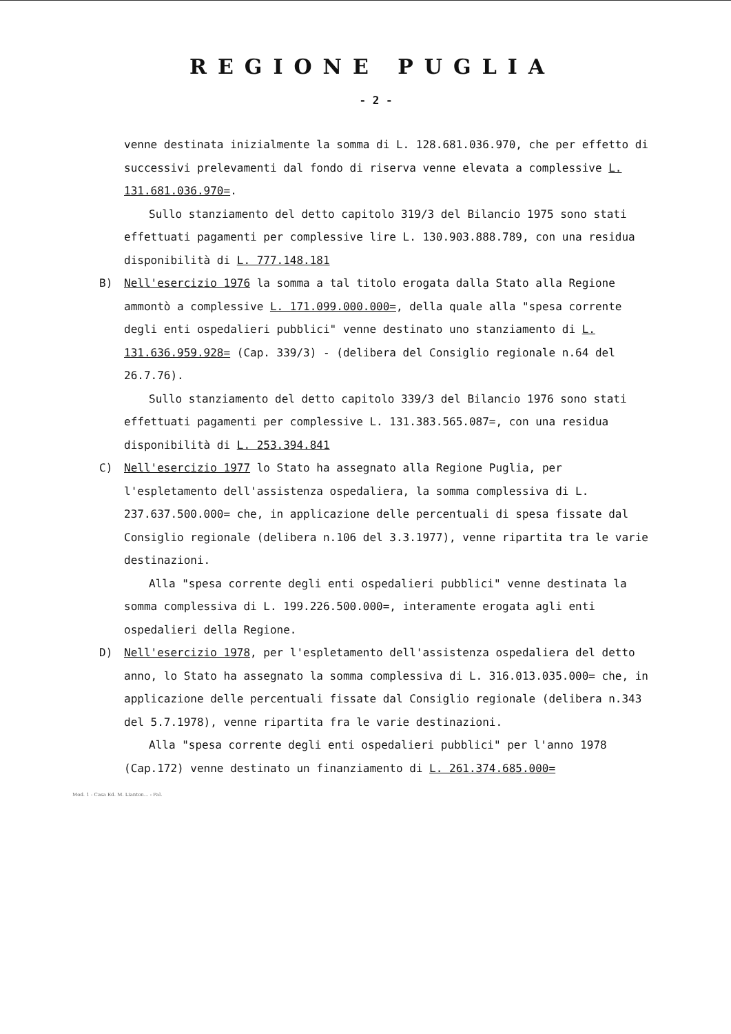REGIONE PUGLIA
- 2 -
venne destinata inizialmente la somma di L. 128.681.036.970, che per effetto di successivi prelevamenti dal fondo di riserva venne elevata a complessive L. 131.681.036.970=.
Sullo stanziamento del detto capitolo 319/3 del Bilancio 1975 sono stati effettuati pagamenti per complessive lire L. 130.903.888.789, con una residua disponibilità di L. 777.148.181
B) Nell'esercizio 1976 la somma a tal titolo erogata dalla Stato alla Regione ammontò a complessive L. 171.099.000.000=, della quale alla "spesa corrente degli enti ospedalieri pubblici" venne destinato uno stanziamento di L. 131.636.959.928= (Cap. 339/3) - (delibera del Consiglio regionale n.64 del 26.7.76).
Sullo stanziamento del detto capitolo 339/3 del Bilancio 1976 sono stati effettuati pagamenti per complessive L. 131.383.565.087=, con una residua disponibilità di L. 253.394.841
C) Nell'esercizio 1977 lo Stato ha assegnato alla Regione Puglia, per l'espletamento dell'assistenza ospedaliera, la somma complessiva di L. 237.637.500.000= che, in applicazione delle percentuali di spesa fissate dal Consiglio regionale (delibera n.106 del 3.3.1977), venne ripartita tra le varie destinazioni.
Alla "spesa corrente degli enti ospedalieri pubblici" venne destinata la somma complessiva di L. 199.226.500.000=, interamente erogata agli enti ospedalieri della Regione.
D) Nell'esercizio 1978, per l'espletamento dell'assistenza ospedaliera del detto anno, lo Stato ha assegnato la somma complessiva di L. 316.013.035.000= che, in applicazione delle percentuali fissate dal Consiglio regionale (delibera n.343 del 5.7.1978), venne ripartita fra le varie destinazioni.
Alla "spesa corrente degli enti ospedalieri pubblici" per l'anno 1978 (Cap.172) venne destinato un finanziamento di L. 261.374.685.000=
Mod. 1 - Casa Ed. M. Lianton... - Pal.